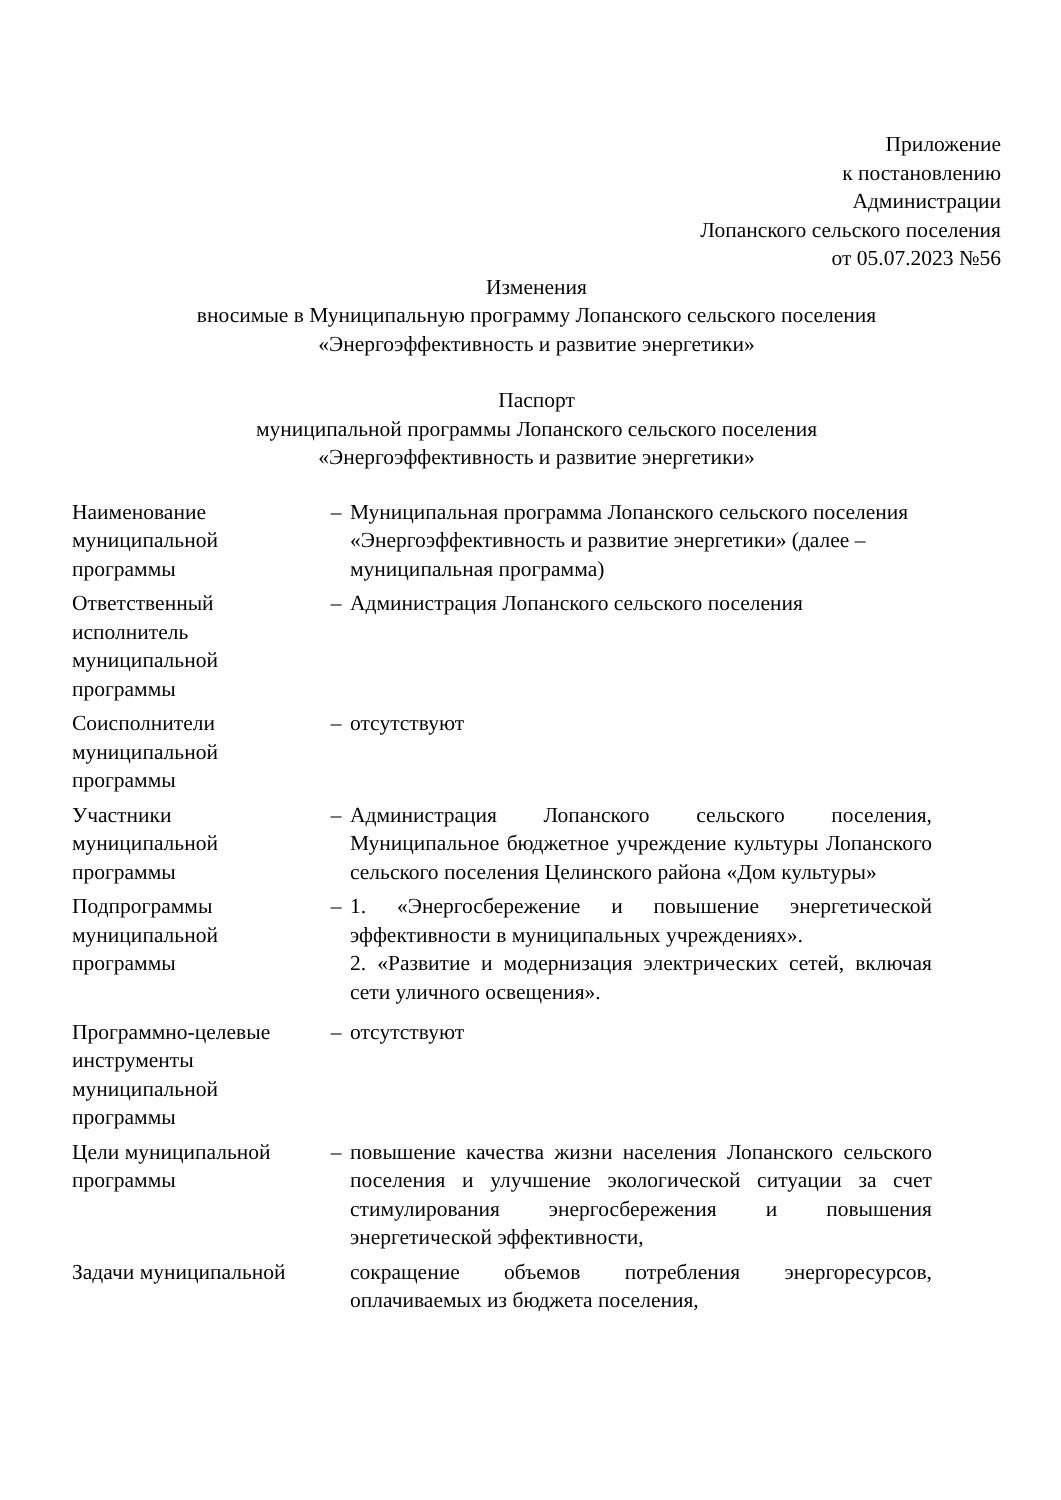Приложение
к постановлению
Администрации
Лопанского сельского поселения
от 05.07.2023 №56
Изменения
вносимые в Муниципальную программу Лопанского сельского поселения
«Энергоэффективность и развитие энергетики»
Паспорт
муниципальной программы Лопанского сельского поселения
«Энергоэффективность и развитие энергетики»
| Наименование муниципальной программы | – | Муниципальная программа Лопанского сельского поселения «Энергоэффективность и развитие энергетики» (далее – муниципальная программа) |
| Ответственный исполнитель муниципальной программы | – | Администрация Лопанского сельского поселения |
| Соисполнители муниципальной программы | – | отсутствуют |
| Участники муниципальной программы | – | Администрация Лопанского сельского поселения, Муниципальное бюджетное учреждение культуры Лопанского сельского поселения Целинского района «Дом культуры» |
| Подпрограммы муниципальной программы | – | 1. «Энергосбережение и повышение энергетической эффективности в муниципальных учреждениях». 2. «Развитие и модернизация электрических сетей, включая сети уличного освещения». |
| Программно-целевые инструменты муниципальной программы | – | отсутствуют |
| Цели муниципальной программы | – | повышение качества жизни населения Лопанского сельского поселения и улучшение экологической ситуации за счет стимулирования энергосбережения и повышения энергетической эффективности, |
| Задачи муниципальной | | сокращение объемов потребления энергоресурсов, оплачиваемых из бюджета поселения, |